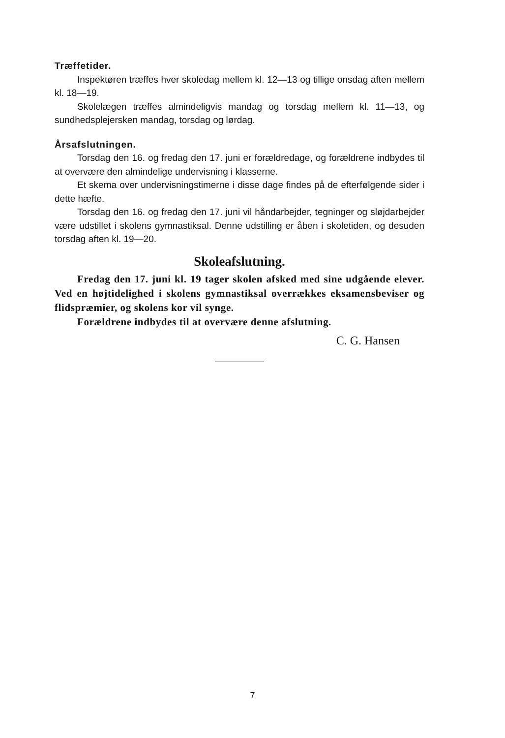Træffetider.
Inspektøren træffes hver skoledag mellem kl. 12—13 og tillige onsdag aften mellem kl. 18—19.
Skolelægen træffes almindeligvis mandag og torsdag mellem kl. 11—13, og sundhedsplejersken mandag, torsdag og lørdag.
Årsafslutningen.
Torsdag den 16. og fredag den 17. juni er forældredage, og forældrene indbydes til at overvære den almindelige undervisning i klasserne.
Et skema over undervisningstimerne i disse dage findes på de efterfølgende sider i dette hæfte.
Torsdag den 16. og fredag den 17. juni vil håndarbejder, tegninger og sløjdarbejder være udstillet i skolens gymnastiksal. Denne udstilling er åben i skoletiden, og desuden torsdag aften kl. 19—20.
Skoleafslutning.
Fredag den 17. juni kl. 19 tager skolen afsked med sine udgående elever. Ved en højtidelighed i skolens gymnastiksal overrækkes eksamensbeviser og flidspræmier, og skolens kor vil synge.
Forældrene indbydes til at overvære denne afslutning.
C. G. Hansen
7